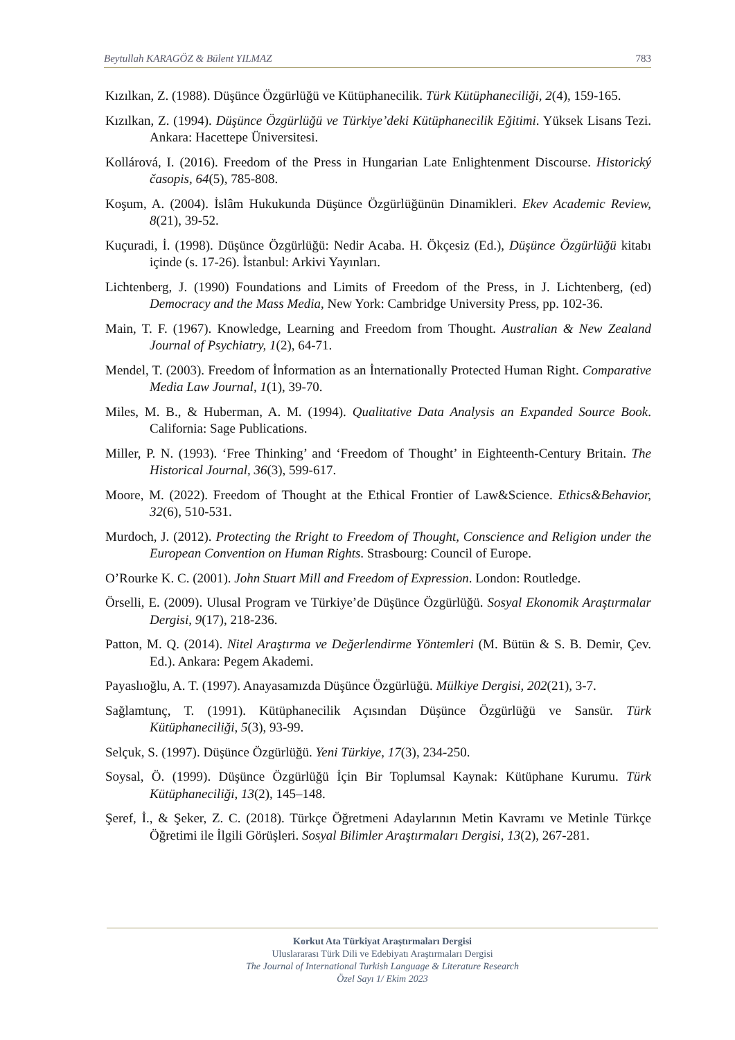Beytullah KARAGÖZ & Bülent YILMAZ 783
Kızılkan, Z. (1988). Düşünce Özgürlüğü ve Kütüphanecilik. Türk Kütüphaneciliği, 2(4), 159-165.
Kızılkan, Z. (1994). Düşünce Özgürlüğü ve Türkiye’deki Kütüphanecilik Eğitimi. Yüksek Lisans Tezi. Ankara: Hacettepe Üniversitesi.
Kollárová, I. (2016). Freedom of the Press in Hungarian Late Enlightenment Discourse. Historický časopis, 64(5), 785-808.
Koşum, A. (2004). İslâm Hukukunda Düşünce Özgürlüğünün Dinamikleri. Ekev Academic Review, 8(21), 39-52.
Kuçuradi, İ. (1998). Düşünce Özgürlüğü: Nedir Acaba. H. Ökçesiz (Ed.), Düşünce Özgürlüğü kitabı içinde (s. 17-26). İstanbul: Arkivi Yayınları.
Lichtenberg, J. (1990) Foundations and Limits of Freedom of the Press, in J. Lichtenberg, (ed) Democracy and the Mass Media, New York: Cambridge University Press, pp. 102-36.
Main, T. F. (1967). Knowledge, Learning and Freedom from Thought. Australian & New Zealand Journal of Psychiatry, 1(2), 64-71.
Mendel, T. (2003). Freedom of İnformation as an İnternationally Protected Human Right. Comparative Media Law Journal, 1(1), 39-70.
Miles, M. B., & Huberman, A. M. (1994). Qualitative Data Analysis an Expanded Source Book. California: Sage Publications.
Miller, P. N. (1993). ‘Free Thinking’ and ‘Freedom of Thought’ in Eighteenth-Century Britain. The Historical Journal, 36(3), 599-617.
Moore, M. (2022). Freedom of Thought at the Ethical Frontier of Law&Science. Ethics&Behavior, 32(6), 510-531.
Murdoch, J. (2012). Protecting the Rright to Freedom of Thought, Conscience and Religion under the European Convention on Human Rights. Strasbourg: Council of Europe.
O’Rourke K. C. (2001). John Stuart Mill and Freedom of Expression. London: Routledge.
Örselli, E. (2009). Ulusal Program ve Türkiye’de Düşünce Özgürlüğü. Sosyal Ekonomik Araştırmalar Dergisi, 9(17), 218-236.
Patton, M. Q. (2014). Nitel Araştırma ve Değerlendirme Yöntemleri (M. Bütün & S. B. Demir, Çev. Ed.). Ankara: Pegem Akademi.
Payaslıoğlu, A. T. (1997). Anayasamızda Düşünce Özgürlüğü. Mülkiye Dergisi, 202(21), 3-7.
Sağlamtunç, T. (1991). Kütüphanecilik Açısından Düşünce Özgürlüğü ve Sansür. Türk Kütüphaneciliği, 5(3), 93-99.
Selçuk, S. (1997). Düşünce Özgürlüğü. Yeni Türkiye, 17(3), 234-250.
Soysal, Ö. (1999). Düşünce Özgürlüğü İçin Bir Toplumsal Kaynak: Kütüphane Kurumu. Türk Kütüphaneciliği, 13(2), 145–148.
Şeref, İ., & Şeker, Z. C. (2018). Türkçe Öğretmeni Adaylarının Metin Kavramı ve Metinle Türkçe Öğretimi ile İlgili Görüşleri. Sosyal Bilimler Araştırmaları Dergisi, 13(2), 267-281.
Korkut Ata Türkiyat Araştırmaları Dergisi
Uluslararası Türk Dili ve Edebiyatı Araştırmaları Dergisi
The Journal of International Turkish Language & Literature Research
Özel Sayı 1/ Ekim 2023